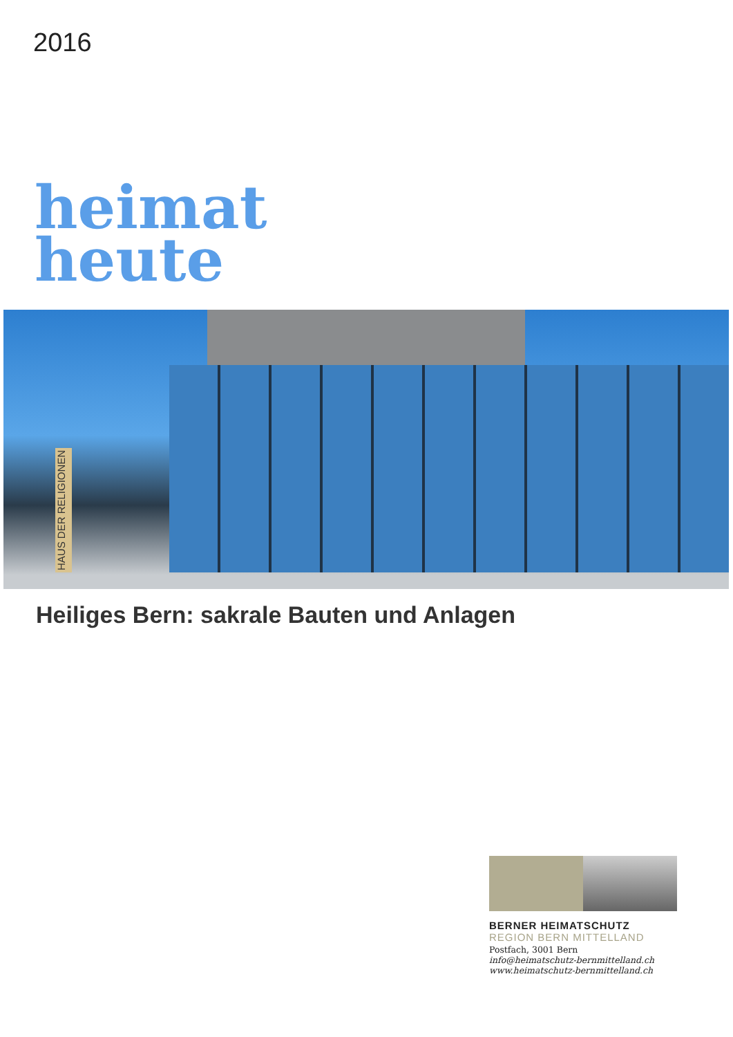2016
heimat
heute
HAUS DER RELIGIONEN
Heiliges Bern: sakrale Bauten und Anlagen
BERNER HEIMATSCHUTZ
REGION BERN MITTELLAND
Postfach, 3001 Bern
info@heimatschutz-bernmittelland.ch
www.heimatschutz-bernmittelland.ch